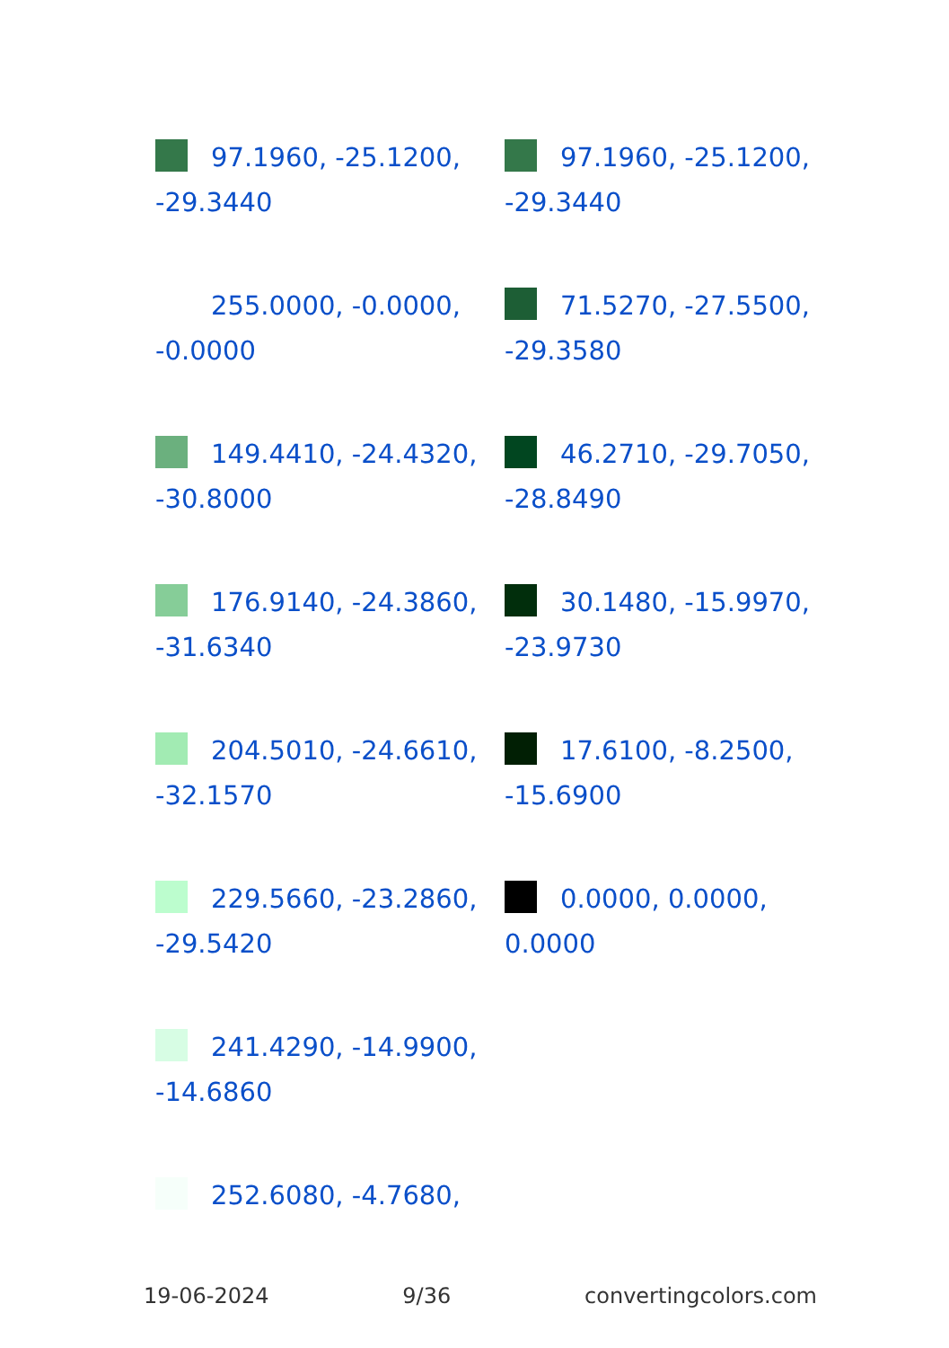97.1960, -25.1200, -29.3440
255.0000, -0.0000, -0.0000
149.4410, -24.4320, -30.8000
176.9140, -24.3860, -31.6340
204.5010, -24.6610, -32.1570
229.5660, -23.2860, -29.5420
241.4290, -14.9900, -14.6860
252.6080, -4.7680,
97.1960, -25.1200, -29.3440
71.5270, -27.5500, -29.3580
46.2710, -29.7050, -28.8490
30.1480, -15.9970, -23.9730
17.6100, -8.2500, -15.6900
0.0000, 0.0000, 0.0000
19-06-2024 9/36 convertingcolors.com